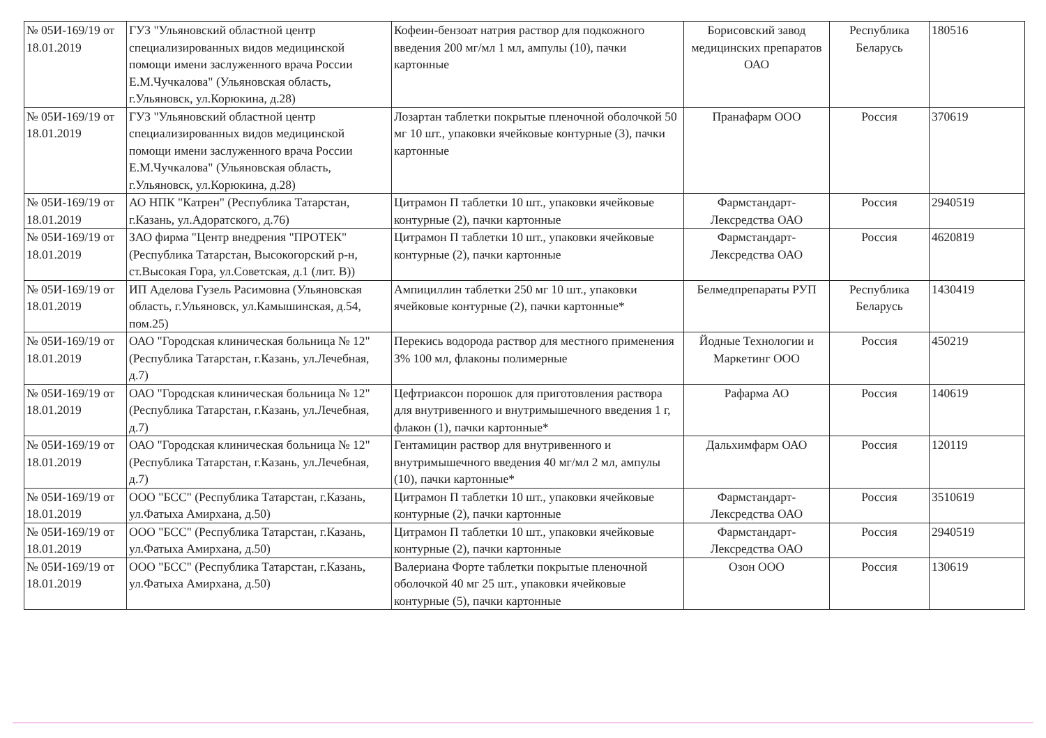| № 05И-169/19 от 18.01.2019 | ГУЗ "Ульяновский областной центр специализированных видов медицинской помощи имени заслуженного врача России Е.М.Чучкалова" (Ульяновская область, г.Ульяновск, ул.Корюкина, д.28) | Кофеин-бензоат натрия раствор для подкожного введения 200 мг/мл 1 мл, ампулы (10), пачки картонные | Борисовский завод медицинских препаратов ОАО | Республика Беларусь | 180516 |
| № 05И-169/19 от 18.01.2019 | ГУЗ "Ульяновский областной центр специализированных видов медицинской помощи имени заслуженного врача России Е.М.Чучкалова" (Ульяновская область, г.Ульяновск, ул.Корюкина, д.28) | Лозартан таблетки покрытые пленочной оболочкой 50 мг 10 шт., упаковки ячейковые контурные (3), пачки картонные | Пранафарм ООО | Россия | 370619 |
| № 05И-169/19 от 18.01.2019 | АО НПК "Катрен" (Республика Татарстан, г.Казань, ул.Адоратского, д.76) | Цитрамон П таблетки 10 шт., упаковки ячейковые контурные (2), пачки картонные | Фармстандарт-Лексредства ОАО | Россия | 2940519 |
| № 05И-169/19 от 18.01.2019 | ЗАО фирма "Центр внедрения "ПРОТЕК" (Республика Татарстан, Высокогорский р-н, ст.Высокая Гора, ул.Советская, д.1 (лит. В)) | Цитрамон П таблетки 10 шт., упаковки ячейковые контурные (2), пачки картонные | Фармстандарт-Лексредства ОАО | Россия | 4620819 |
| № 05И-169/19 от 18.01.2019 | ИП Аделова Гузель Расимовна (Ульяновская область, г.Ульяновск, ул.Камышинская, д.54, пом.25) | Ампициллин таблетки 250 мг 10 шт., упаковки ячейковые контурные (2), пачки картонные* | Белмедпрепараты РУП | Республика Беларусь | 1430419 |
| № 05И-169/19 от 18.01.2019 | ОАО "Городская клиническая больница № 12" (Республика Татарстан, г.Казань, ул.Лечебная, д.7) | Перекись водорода раствор для местного применения 3% 100 мл, флаконы полимерные | Йодные Технологии и Маркетинг ООО | Россия | 450219 |
| № 05И-169/19 от 18.01.2019 | ОАО "Городская клиническая больница № 12" (Республика Татарстан, г.Казань, ул.Лечебная, д.7) | Цефтриаксон порошок для приготовления раствора для внутривенного и внутримышечного введения 1 г, флакон (1), пачки картонные* | Рафарма АО | Россия | 140619 |
| № 05И-169/19 от 18.01.2019 | ОАО "Городская клиническая больница № 12" (Республика Татарстан, г.Казань, ул.Лечебная, д.7) | Гентамицин раствор для внутривенного и внутримышечного введения 40 мг/мл 2 мл, ампулы (10), пачки картонные* | Дальхимфарм ОАО | Россия | 120119 |
| № 05И-169/19 от 18.01.2019 | ООО "БСС" (Республика Татарстан, г.Казань, ул.Фатыха Амирхана, д.50) | Цитрамон П таблетки 10 шт., упаковки ячейковые контурные (2), пачки картонные | Фармстандарт-Лексредства ОАО | Россия | 3510619 |
| № 05И-169/19 от 18.01.2019 | ООО "БСС" (Республика Татарстан, г.Казань, ул.Фатыха Амирхана, д.50) | Цитрамон П таблетки 10 шт., упаковки ячейковые контурные (2), пачки картонные | Фармстандарт-Лексредства ОАО | Россия | 2940519 |
| № 05И-169/19 от 18.01.2019 | ООО "БСС" (Республика Татарстан, г.Казань, ул.Фатыха Амирхана, д.50) | Валериана Форте таблетки покрытые пленочной оболочкой 40 мг 25 шт., упаковки ячейковые контурные (5), пачки картонные | Озон ООО | Россия | 130619 |